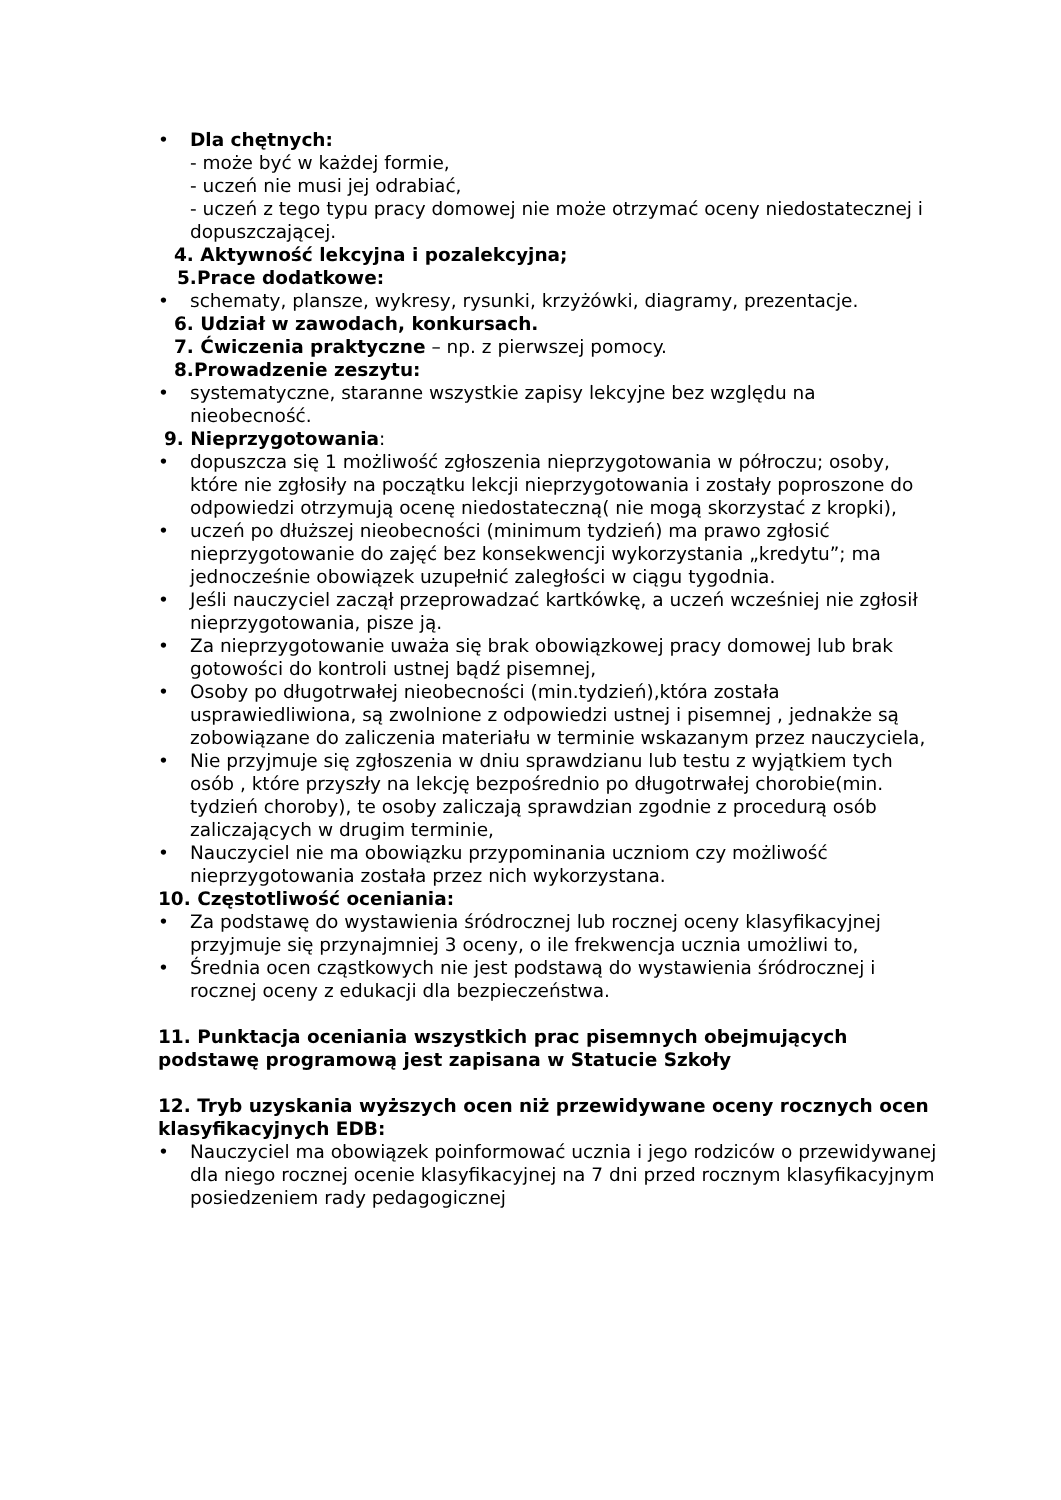• Dla chętnych:
- może być w każdej formie,
- uczeń nie musi jej odrabiać,
- uczeń z tego typu pracy domowej nie może otrzymać oceny niedostatecznej i dopuszczającej.
4. Aktywność lekcyjna i pozalekcyjna;
5.Prace dodatkowe:
• schematy, plansze, wykresy, rysunki, krzyżówki, diagramy, prezentacje.
6. Udział w zawodach, konkursach.
7. Ćwiczenia praktyczne – np. z pierwszej pomocy.
8.Prowadzenie zeszytu:
• systematyczne, staranne wszystkie zapisy lekcyjne bez względu na nieobecność.
9. Nieprzygotowania:
• dopuszcza się 1 możliwość zgłoszenia nieprzygotowania w półroczu; osoby, które nie zgłosiły na początku lekcji nieprzygotowania i zostały poproszone do odpowiedzi otrzymują ocenę niedostateczną( nie mogą skorzystać z kropki),
• uczeń po dłuższej nieobecności (minimum tydzień) ma prawo zgłosić nieprzygotowanie do zajęć bez konsekwencji wykorzystania „kredytu”; ma jednocześnie obowiązek uzupełnić zaległości w ciągu tygodnia.
• Jeśli nauczyciel zaczął przeprowadzać kartkówkę, a uczeń wcześniej nie zgłosił nieprzygotowania, pisze ją.
• Za nieprzygotowanie uważa się brak obowiązkowej pracy domowej lub brak gotowości do kontroli ustnej bądź pisemnej,
• Osoby po długotrwałej nieobecności (min.tydzień),która została usprawiedliwiona, są zwolnione z odpowiedzi ustnej i pisemnej , jednakże są zobowiązane do zaliczenia materiału w terminie wskazanym przez nauczyciela,
• Nie przyjmuje się zgłoszenia w dniu sprawdzianu lub testu z wyjątkiem tych osób , które przyszły na lekcję bezpośrednio po długotrwałej chorobie(min. tydzień choroby), te osoby zaliczają sprawdzian zgodnie z procedurą osób zaliczających w drugim terminie,
• Nauczyciel nie ma obowiązku przypominania uczniom czy możliwość nieprzygotowania została przez nich wykorzystana.
10. Częstotliwość oceniania:
• Za podstawę do wystawienia śródrocznej lub rocznej oceny klasyfikacyjnej przyjmuje się przynajmniej 3 oceny, o ile frekwencja ucznia umożliwi to,
• Średnia ocen cząstkowych nie jest podstawą do wystawienia śródrocznej i rocznej oceny z edukacji dla bezpieczeństwa.
11. Punktacja oceniania wszystkich prac pisemnych obejmujących podstawę programową jest zapisana w Statucie Szkoły
12. Tryb uzyskania wyższych ocen niż przewidywane oceny rocznych ocen klasyfikacyjnych EDB:
• Nauczyciel ma obowiązek poinformować ucznia i jego rodziców o przewidywanej dla niego rocznej ocenie klasyfikacyjnej na 7 dni przed rocznym klasyfikacyjnym posiedzeniem rady pedagogicznej